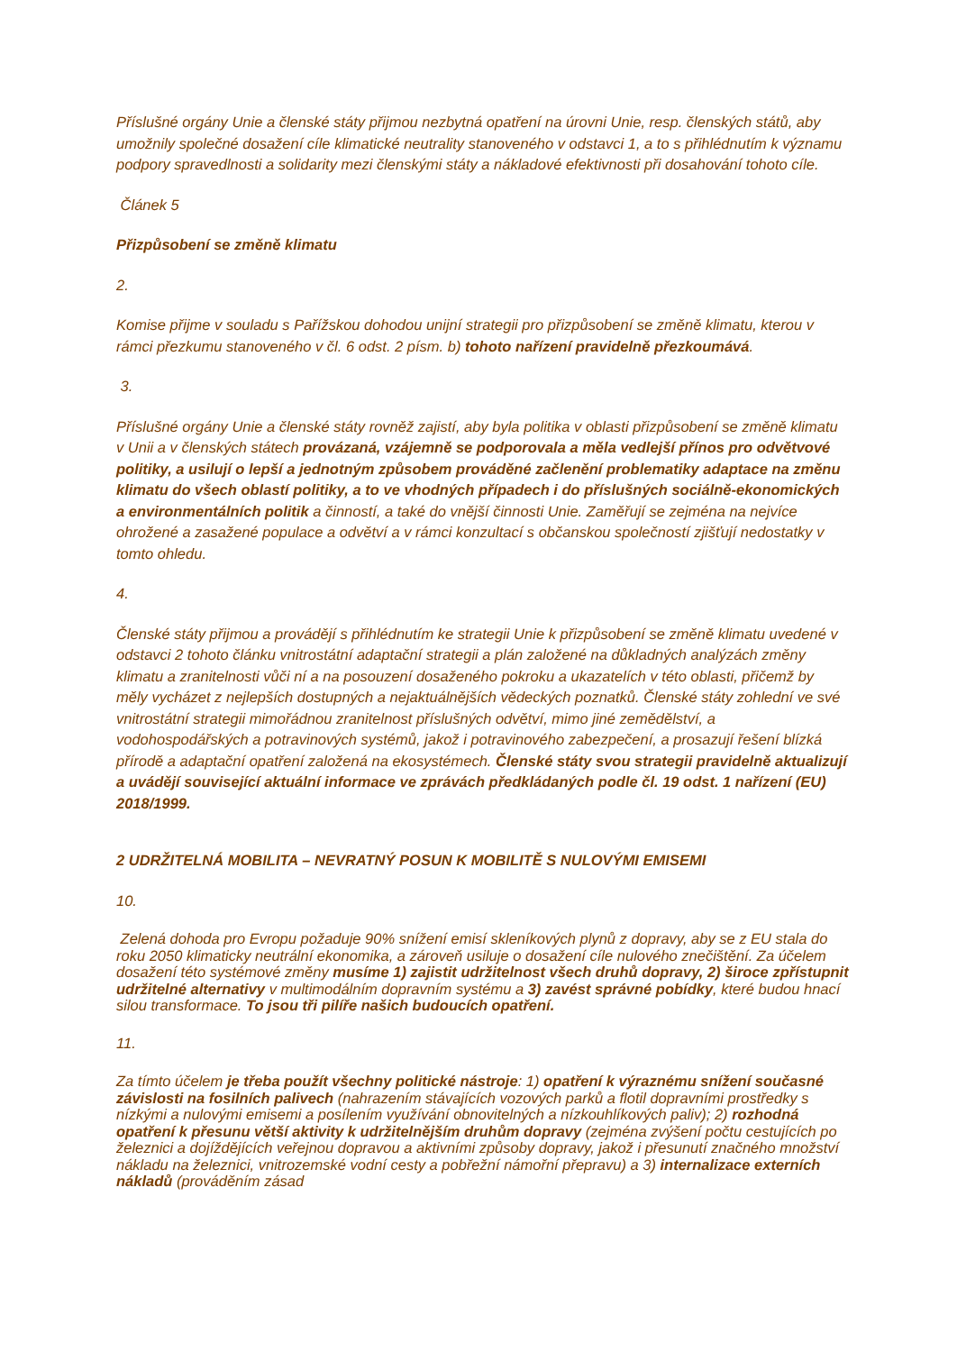Příslušné orgány Unie a členské státy přijmou nezbytná opatření na úrovni Unie, resp. členských států, aby umožnily společné dosažení cíle klimatické neutrality stanoveného v odstavci 1, a to s přihlédnutím k významu podpory spravedlnosti a solidarity mezi členskými státy a nákladové efektivnosti při dosahování tohoto cíle.
Článek 5
Přizpůsobení se změně klimatu
2.
Komise přijme v souladu s Pařížskou dohodou unijní strategii pro přizpůsobení se změně klimatu, kterou v rámci přezkumu stanoveného v čl. 6 odst. 2 písm. b) tohoto nařízení pravidelně přezkoumává.
3.
Příslušné orgány Unie a členské státy rovněž zajistí, aby byla politika v oblasti přizpůsobení se změně klimatu v Unii a v členských státech provázaná, vzájemně se podporovala a měla vedlejší přínos pro odvětvové politiky, a usilují o lepší a jednotným způsobem prováděné začlenění problematiky adaptace na změnu klimatu do všech oblastí politiky, a to ve vhodných případech i do příslušných sociálně-ekonomických a environmentálních politik a činností, a také do vnější činnosti Unie. Zaměřují se zejména na nejvíce ohrožené a zasažené populace a odvětví a v rámci konzultací s občanskou společností zjišťují nedostatky v tomto ohledu.
4.
Členské státy přijmou a provádějí s přihlédnutím ke strategii Unie k přizpůsobení se změně klimatu uvedené v odstavci 2 tohoto článku vnitrostátní adaptační strategii a plán založené na důkladných analýzách změny klimatu a zranitelnosti vůči ní a na posouzení dosaženého pokroku a ukazatelích v této oblasti, přičemž by měly vycházet z nejlepších dostupných a nejaktuálnějších vědeckých poznatků. Členské státy zohlední ve své vnitrostátní strategii mimořádnou zranitelnost příslušných odvětví, mimo jiné zemědělství, a vodohospodářských a potravinových systémů, jakož i potravinového zabezpečení, a prosazují řešení blízká přírodě a adaptační opatření založená na ekosystémech. Členské státy svou strategii pravidelně aktualizují a uvádějí související aktuální informace ve zprávách předkládaných podle čl. 19 odst. 1 nařízení (EU) 2018/1999.
2 UDRŽITELNÁ MOBILITA – NEVRATNÝ POSUN K MOBILITĚ S NULOVÝMI EMISEMI
10.
Zelená dohoda pro Evropu požaduje 90% snížení emisí skleníkových plynů z dopravy, aby se z EU stala do roku 2050 klimaticky neutrální ekonomika, a zároveň usiluje o dosažení cíle nulového znečištění. Za účelem dosažení této systémové změny musíme 1) zajistit udržitelnost všech druhů dopravy, 2) široce zpřístupnit udržitelné alternativy v multimodálním dopravním systému a 3) zavést správné pobídky, které budou hnací silou transformace. To jsou tři pilíře našich budoucích opatření.
11.
Za tímto účelem je třeba použít všechny politické nástroje: 1) opatření k výraznému snížení současné závislosti na fosilních palivech (nahrazením stávajících vozových parků a flotil dopravními prostředky s nízkými a nulovými emisemi a posílením využívání obnovitelných a nízkouhlíkových paliv); 2) rozhodná opatření k přesunu větší aktivity k udržitelnějším druhům dopravy (zejména zvýšení počtu cestujících po železnici a dojíždějících veřejnou dopravou a aktivními způsoby dopravy, jakož i přesunutí značného množství nákladu na železnici, vnitrozemské vodní cesty a pobřežní námořní přepravu) a 3) internalizace externích nákladů (prováděním zásad